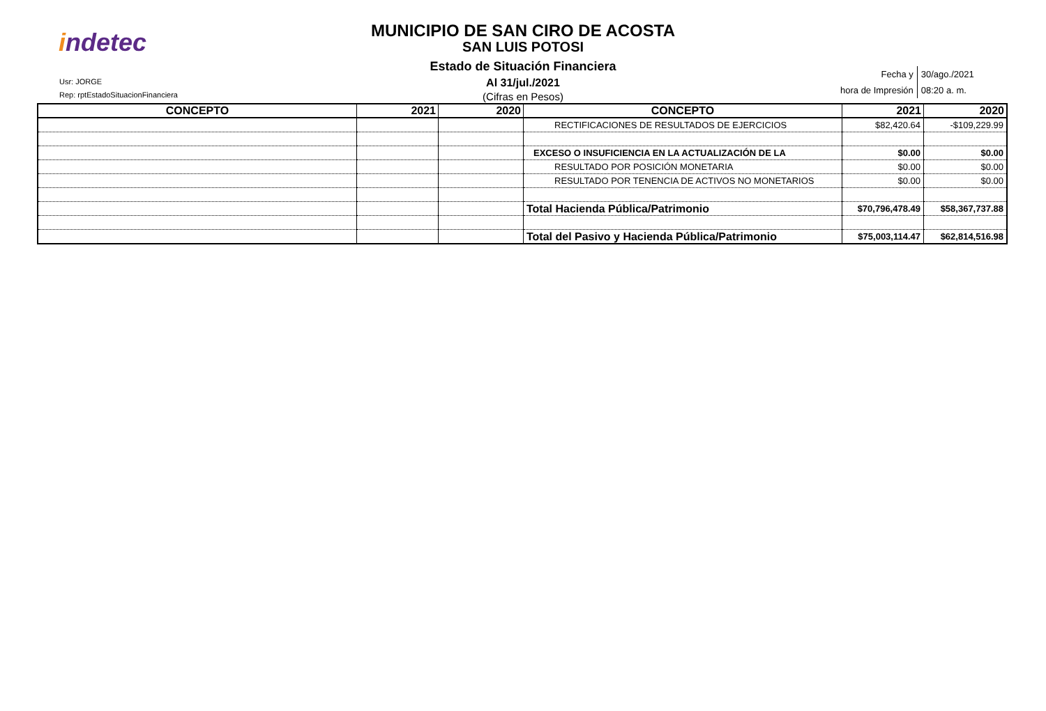indetec
Usr: JORGE
Rep: rptEstadoSituacionFinanciera
MUNICIPIO DE SAN CIRO DE ACOSTA
SAN LUIS POTOSI
Estado de Situación Financiera
Al 31/jul./2021
(Cifras en Pesos)
| Fecha y | 30/ago./2021 |
| hora de Impresión | 08:20 a. m. |
| CONCEPTO | 2021 | 2020 | CONCEPTO | 2021 | 2020 |
| --- | --- | --- | --- | --- | --- |
| | | | RECTIFICACIONES DE RESULTADOS DE EJERCICIOS | $82,420.64 | -$109,229.99 |
| | | | EXCESO O INSUFICIENCIA EN LA ACTUALIZACIÓN DE LA | $0.00 | $0.00 |
| | | | RESULTADO POR POSICIÓN MONETARIA | $0.00 | $0.00 |
| | | | RESULTADO POR TENENCIA DE ACTIVOS NO MONETARIOS | $0.00 | $0.00 |
| | | | Total Hacienda Pública/Patrimonio | $70,796,478.49 | $58,367,737.88 |
| | | | Total del Pasivo y Hacienda Pública/Patrimonio | $75,003,114.47 | $62,814,516.98 |